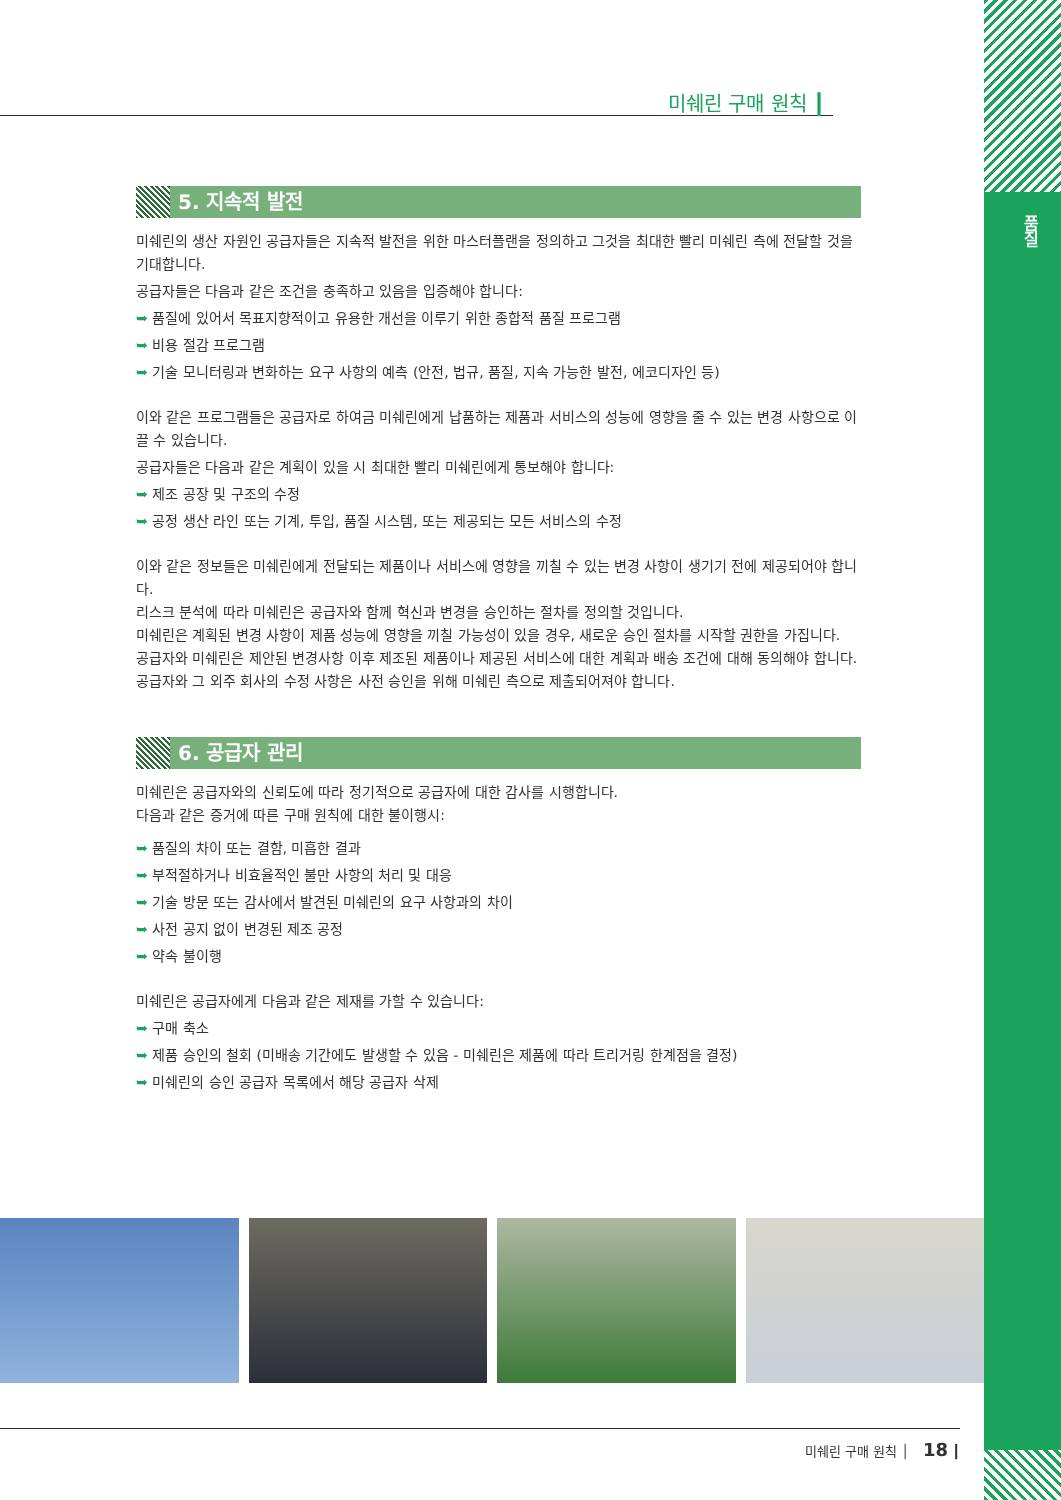품질
미쉐린 구매 원칙 ┃
5. 지속적 발전
미쉐린의 생산 자원인 공급자들은 지속적 발전을 위한 마스터플랜을 정의하고 그것을 최대한 빨리 미쉐린 측에 전달할 것을 기대합니다.
공급자들은 다음과 같은 조건을 충족하고 있음을 입증해야 합니다:
➥ 품질에 있어서 목표지향적이고 유용한 개선을 이루기 위한 종합적 품질 프로그램
➥ 비용 절감 프로그램
➥ 기술 모니터링과 변화하는 요구 사항의 예측 (안전, 법규, 품질, 지속 가능한 발전, 에코디자인 등)
이와 같은 프로그램들은 공급자로 하여금 미쉐린에게 납품하는 제품과 서비스의 성능에 영향을 줄 수 있는 변경 사항으로 이끌 수 있습니다.
공급자들은 다음과 같은 계획이 있을 시 최대한 빨리 미쉐린에게 통보해야 합니다:
➥ 제조 공장 및 구조의 수정
➥ 공정 생산 라인 또는 기계, 투입, 품질 시스템, 또는 제공되는 모든 서비스의 수정
이와 같은 정보들은 미쉐린에게 전달되는 제품이나 서비스에 영향을 끼칠 수 있는 변경 사항이 생기기 전에 제공되어야 합니다.
리스크 분석에 따라 미쉐린은 공급자와 함께 혁신과 변경을 승인하는 절차를 정의할 것입니다.
미쉐린은 계획된 변경 사항이 제품 성능에 영향을 끼칠 가능성이 있을 경우, 새로운 승인 절차를 시작할 권한을 가집니다.
공급자와 미쉐린은 제안된 변경사항 이후 제조된 제품이나 제공된 서비스에 대한 계획과 배송 조건에 대해 동의해야 합니다. 공급자와 그 외주 회사의 수정 사항은 사전 승인을 위해 미쉐린 측으로 제출되어져야 합니다.
6. 공급자 관리
미쉐린은 공급자와의 신뢰도에 따라 정기적으로 공급자에 대한 감사를 시행합니다.
다음과 같은 증거에 따른 구매 원칙에 대한 불이행시:
➥ 품질의 차이 또는 결함, 미흡한 결과
➥ 부적절하거나 비효율적인 불만 사항의 처리 및 대응
➥ 기술 방문 또는 감사에서 발견된 미쉐린의 요구 사항과의 차이
➥ 사전 공지 없이 변경된 제조 공정
➥ 약속 불이행
미쉐린은 공급자에게 다음과 같은 제재를 가할 수 있습니다:
➥ 구매 축소
➥ 제품 승인의 철회 (미배송 기간에도 발생할 수 있음 - 미쉐린은 제품에 따라 트리거링 한계점을 결정)
➥ 미쉐린의 승인 공급자 목록에서 해당 공급자 삭제
미쉐린 구매 원칙 │ 18 ┃